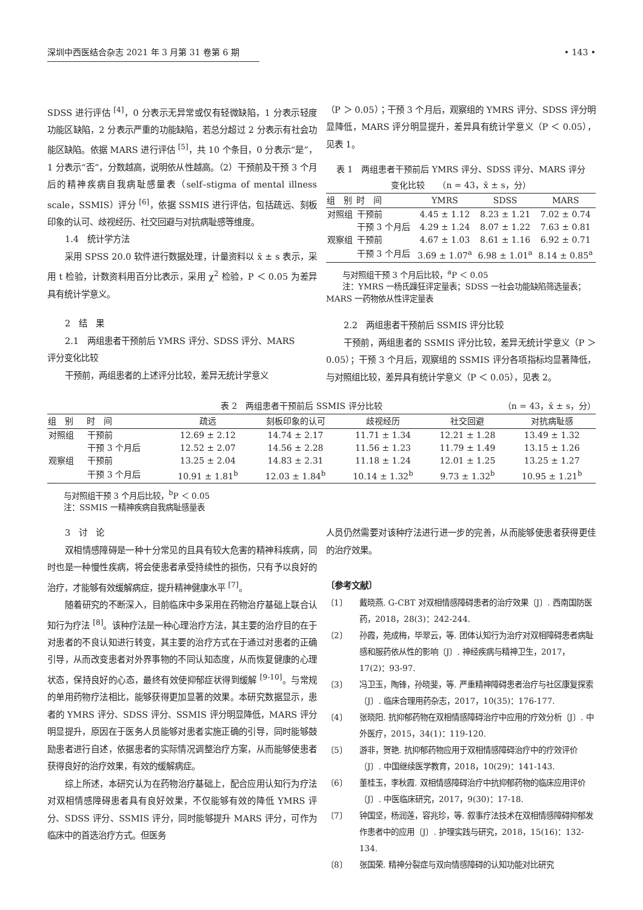深圳中西医结合杂志 2021 年 3 月第 31 卷第 6 期 • 143 •
SDSS 进行评估 <sup>[4]</sup>，0 分表示无异常或仅有轻微缺陷，1 分表示轻度功能区缺陷，2 分表示严重的功能缺陷，若总分超过 2 分表示有社会功能区缺陷。依据 MARS 进行评估 <sup>[5]</sup>，共 10 个条目，0 分表示“是”，1 分表示“否”，分数越高，说明依从性越高。（2）干预前及干预 3 个月后的精神疾病自我病耻感量表（self–stigma of mental illness scale，SSMIS）评分 <sup>[6]</sup>，依据 SSMIS 进行评估，包括疏远、刻板印象的认可、歧视经历、社交回避与对抗病耻感等维度。
1.4　统计学方法
采用 SPSS 20.0 软件进行数据处理，计量资料以 x̄ ± s 表示，采用 t 检验，计数资料用百分比表示，采用 χ<sup>2</sup> 检验，P ＜ 0.05 为差异具有统计学意义。
2　结　果
2.1　两组患者干预前后 YMRS 评分、SDSS 评分、MARS
评分变化比较
干预前，两组患者的上述评分比较，差异无统计学意义
（P ＞ 0.05）；干预 3 个月后，观察组的 YMRS 评分、SDSS 评分明显降低，MARS 评分明显提升，差异具有统计学意义（P ＜ 0.05），见表 1。
表 1　两组患者干预前后 YMRS 评分、SDSS 评分、MARS 评分
变化比较　　（n = 43，x̄ ± s，分）
| 组 别 | 时 间 | YMRS | SDSS | MARS |
| --- | --- | --- | --- | --- |
| 对照组 | 干预前 | 4.45 ± 1.12 | 8.23 ± 1.21 | 7.02 ± 0.74 |
| | 干预 3 个月后 | 4.29 ± 1.24 | 8.07 ± 1.22 | 7.63 ± 0.81 |
| 观察组 | 干预前 | 4.67 ± 1.03 | 8.61 ± 1.16 | 6.92 ± 0.71 |
| | 干预 3 个月后 | 3.69 ± 1.07<sup>a</sup> | 6.98 ± 1.01<sup>a</sup> | 8.14 ± 0.85<sup>a</sup> |
与对照组干预 3 个月后比较，<sup>a</sup>P ＜ 0.05
注：YMRS 一杨氏躁狂评定量表；SDSS 一社会功能缺陷筛选量表；MARS 一药物依从性评定量表
2.2　两组患者干预前后 SSMIS 评分比较
干预前，两组患者的 SSMIS 评分比较，差异无统计学意义（P ＞ 0.05）；干预 3 个月后，观察组的 SSMIS 评分各项指标均显著降低，与对照组比较，差异具有统计学意义（P ＜ 0.05），见表 2。
表 2　两组患者干预前后 SSMIS 评分比较 （n = 43，x̄ ± s，分）
| 组 别 | 时 间 | 疏远 | 刻板印象的认可 | 歧视经历 | 社交回避 | 对抗病耻感 |
| --- | --- | --- | --- | --- | --- | --- |
| 对照组 | 干预前 | 12.69 ± 2.12 | 14.74 ± 2.17 | 11.71 ± 1.34 | 12.21 ± 1.28 | 13.49 ± 1.32 |
| | 干预 3 个月后 | 12.52 ± 2.07 | 14.56 ± 2.28 | 11.56 ± 1.23 | 11.79 ± 1.49 | 13.15 ± 1.26 |
| 观察组 | 干预前 | 13.25 ± 2.04 | 14.83 ± 2.31 | 11.18 ± 1.24 | 12.01 ± 1.25 | 13.25 ± 1.27 |
| | 干预 3 个月后 | 10.91 ± 1.81<sup>b</sup> | 12.03 ± 1.84<sup>b</sup> | 10.14 ± 1.32<sup>b</sup> | 9.73 ± 1.32<sup>b</sup> | 10.95 ± 1.21<sup>b</sup> |
与对照组干预 3 个月后比较，<sup>b</sup>P ＜ 0.05
注：SSMIS 一精神疾病自我病耻感量表
3　讨　论
双相情感障碍是一种十分常见的且具有较大危害的精神科疾病，同时也是一种慢性疾病，将会使患者承受持续性的损伤，只有予以良好的治疗，才能够有效缓解病症，提升精神健康水平 <sup>[7]</sup>。
随着研究的不断深入，目前临床中多采用在药物治疗基础上联合认知行为疗法 <sup>[8]</sup>。该种疗法是一种心理治疗方法，其主要的治疗目的在于对患者的不良认知进行转变，其主要的治疗方式在于通过对患者的正确引导，从而改变患者对外界事物的不同认知态度，从而恢复健康的心理状态，保持良好的心态，最终有效使抑郁症状得到缓解 <sup>[9-10]</sup>。与常规的单用药物疗法相比，能够获得更加显著的效果。本研究数据显示，患者的 YMRS 评分、SDSS 评分、SSMIS 评分明显降低，MARS 评分明显提升，原因在于医务人员能够对患者实施正确的引导，同时能够鼓励患者进行自述，依据患者的实际情况调整治疗方案，从而能够使患者获得良好的治疗效果，有效的缓解病症。
综上所述，本研究认为在药物治疗基础上，配合应用认知行为疗法对双相情感障碍患者具有良好效果，不仅能够有效的降低 YMRS 评分、SDSS 评分、SSMIS 评分，同时能够提升 MARS 评分，可作为临床中的首选治疗方式。但医务
人员仍然需要对该种疗法进行进一步的完善，从而能够使患者获得更佳的治疗效果。
〔参考文献〕
〔1〕 戴晓燕. G-CBT 对双相情感障碍患者的治疗效果〔J〕. 西南国防医药，2018，28(3)：242-244.
〔2〕 孙霞，苑成梅，毕翠云，等. 团体认知行为治疗对双相障碍患者病耻感和服药依从性的影响〔J〕. 神经疾病与精神卫生，2017，17(2)：93-97.
〔3〕 冯卫玉，陶锋，孙晓斐，等. 严重精神障碍患者治疗与社区康复探索〔J〕. 临床合理用药杂志，2017，10(35)：176-177.
〔4〕 张晓阳. 抗抑郁药物在双相情感障碍治疗中应用的疗效分析〔J〕. 中外医疗，2015，34(1)：119-120.
〔5〕 游非，贺艳. 抗抑郁药物应用于双相情感障碍治疗中的疗效评价〔J〕. 中国继续医学教育，2018，10(29)：141-143.
〔6〕 董桂玉，李秋霞. 双相情感障碍治疗中抗抑郁药物的临床应用评价〔J〕. 中医临床研究，2017，9(30)：17-18.
〔7〕 钟国坚，杨润莲，容兆珍，等. 叙事疗法技术在双相情感障碍抑郁发作患者中的应用〔J〕. 护理实践与研究，2018，15(16)：132-134.
〔8〕 张国荣. 精神分裂症与双向情感障碍的认知功能对比研究